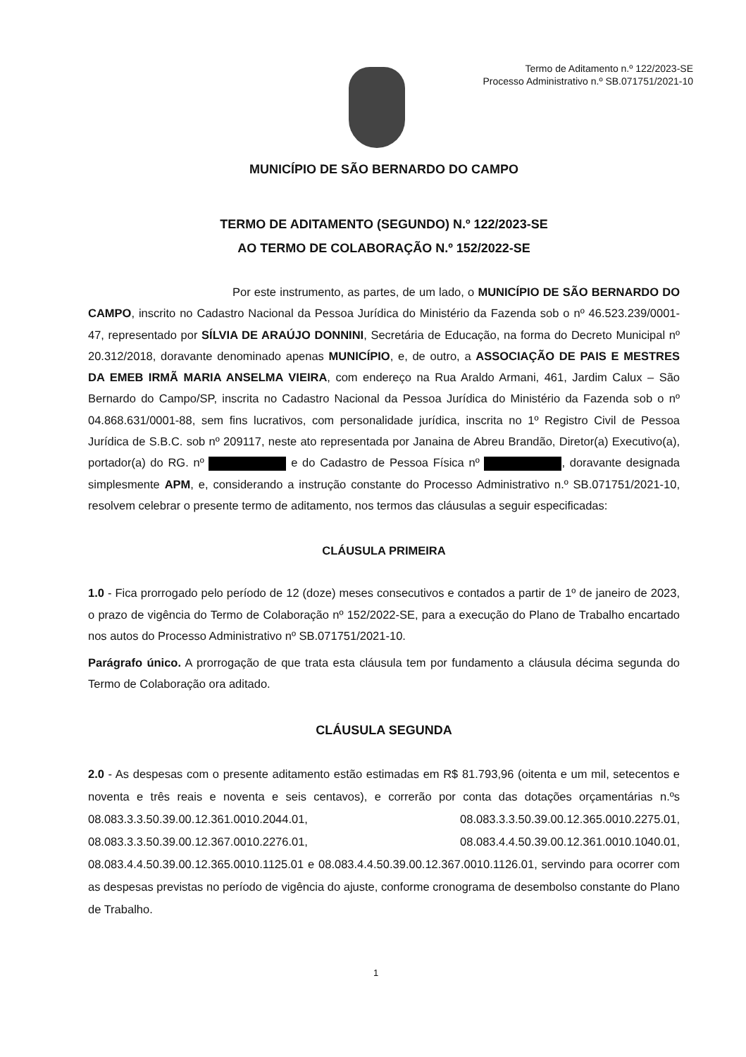Termo de Aditamento n.º 122/2023-SE
Processo Administrativo n.º SB.071751/2021-10
MUNICÍPIO DE SÃO BERNARDO DO CAMPO
TERMO DE ADITAMENTO (SEGUNDO) N.º 122/2023-SE
AO TERMO DE COLABORAÇÃO N.º 152/2022-SE
Por este instrumento, as partes, de um lado, o MUNICÍPIO DE SÃO BERNARDO DO CAMPO, inscrito no Cadastro Nacional da Pessoa Jurídica do Ministério da Fazenda sob o nº 46.523.239/0001-47, representado por SÍLVIA DE ARAÚJO DONNINI, Secretária de Educação, na forma do Decreto Municipal nº 20.312/2018, doravante denominado apenas MUNICÍPIO, e, de outro, a ASSOCIAÇÃO DE PAIS E MESTRES DA EMEB IRMÃ MARIA ANSELMA VIEIRA, com endereço na Rua Araldo Armani, 461, Jardim Calux – São Bernardo do Campo/SP, inscrita no Cadastro Nacional da Pessoa Jurídica do Ministério da Fazenda sob o nº 04.868.631/0001-88, sem fins lucrativos, com personalidade jurídica, inscrita no 1º Registro Civil de Pessoa Jurídica de S.B.C. sob nº 209117, neste ato representada por Janaina de Abreu Brandão, Diretor(a) Executivo(a), portador(a) do RG. nº e do Cadastro de Pessoa Física nº , doravante designada simplesmente APM, e, considerando a instrução constante do Processo Administrativo n.º SB.071751/2021-10, resolvem celebrar o presente termo de aditamento, nos termos das cláusulas a seguir especificadas:
CLÁUSULA PRIMEIRA
1.0 - Fica prorrogado pelo período de 12 (doze) meses consecutivos e contados a partir de 1º de janeiro de 2023, o prazo de vigência do Termo de Colaboração nº 152/2022-SE, para a execução do Plano de Trabalho encartado nos autos do Processo Administrativo nº SB.071751/2021-10.
Parágrafo único. A prorrogação de que trata esta cláusula tem por fundamento a cláusula décima segunda do Termo de Colaboração ora aditado.
CLÁUSULA SEGUNDA
2.0 - As despesas com o presente aditamento estão estimadas em R$ 81.793,96 (oitenta e um mil, setecentos e noventa e três reais e noventa e seis centavos), e correrão por conta das dotações orçamentárias n.ºs 08.083.3.3.50.39.00.12.361.0010.2044.01, 08.083.3.3.50.39.00.12.365.0010.2275.01, 08.083.3.3.50.39.00.12.367.0010.2276.01, 08.083.4.4.50.39.00.12.361.0010.1040.01, 08.083.4.4.50.39.00.12.365.0010.1125.01 e 08.083.4.4.50.39.00.12.367.0010.1126.01, servindo para ocorrer com as despesas previstas no período de vigência do ajuste, conforme cronograma de desembolso constante do Plano de Trabalho.
1